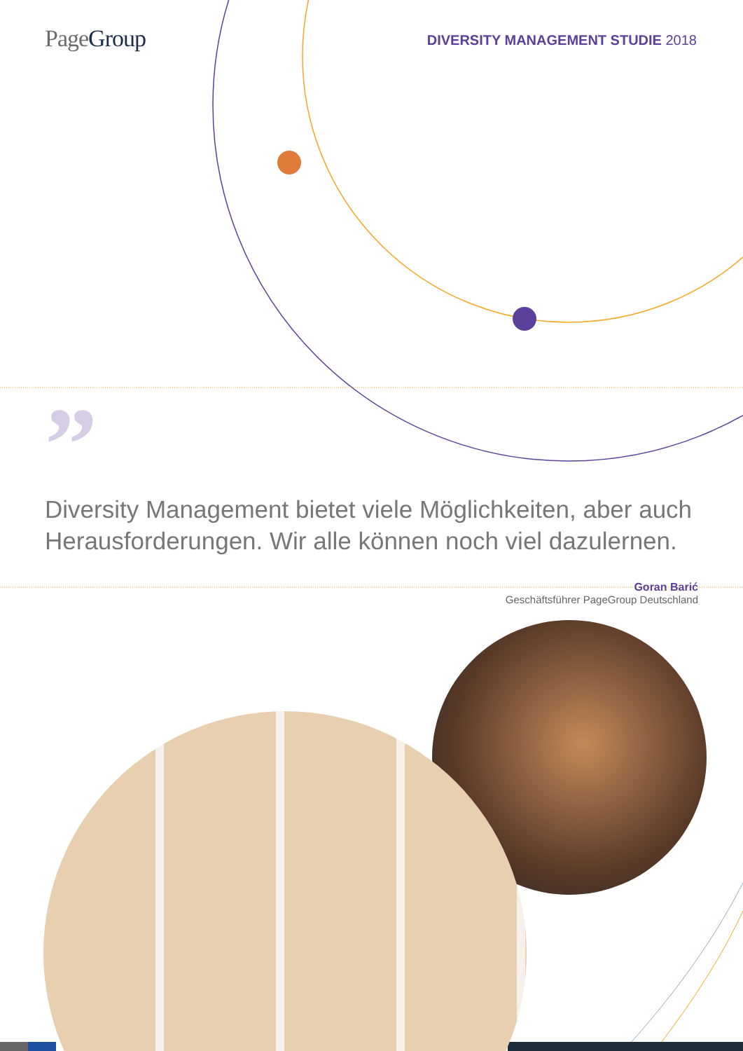Page Group
DIVERSITY MANAGEMENT STUDIE 2018
”
Diversity Management bietet viele Möglichkeiten, aber auch Herausforderungen. Wir alle können noch viel dazulernen.
Goran Barić
Geschäftsführer PageGroup Deutschland